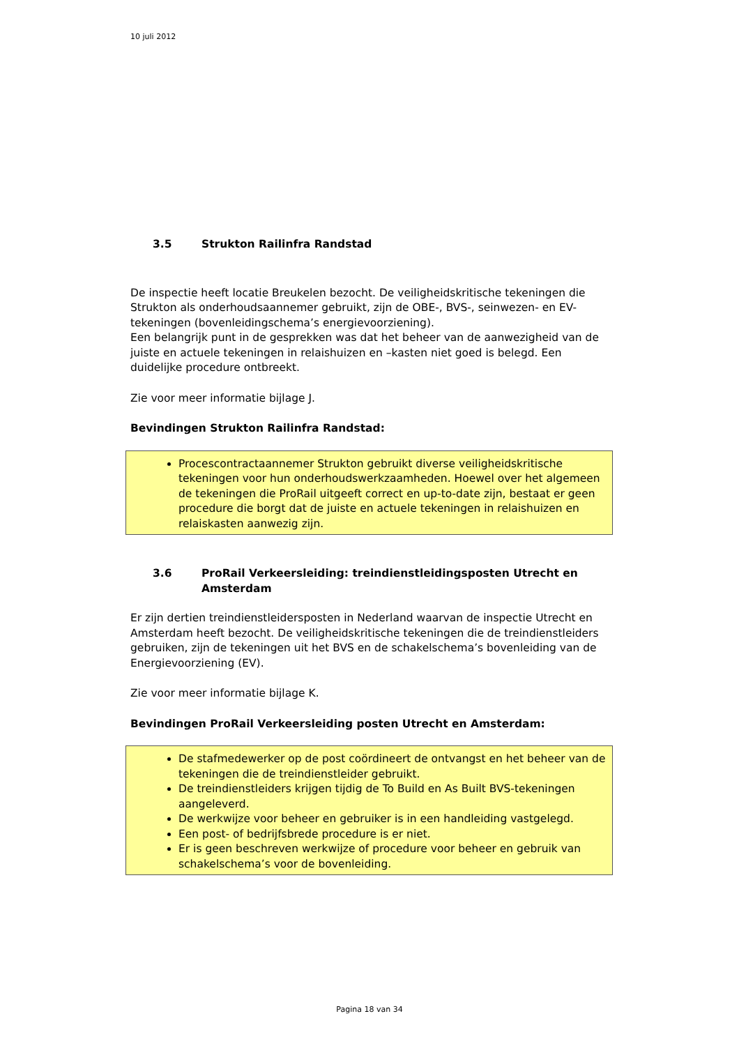10 juli 2012
3.5 Strukton Railinfra Randstad
De inspectie heeft locatie Breukelen bezocht. De veiligheidskritische tekeningen die Strukton als onderhoudsaannemer gebruikt, zijn de OBE-, BVS-, seinwezen- en EV-tekeningen (bovenleidingschema’s energievoorziening).
Een belangrijk punt in de gesprekken was dat het beheer van de aanwezigheid van de juiste en actuele tekeningen in relaishuizen en –kasten niet goed is belegd. Een duidelijke procedure ontbreekt.
Zie voor meer informatie bijlage J.
Bevindingen Strukton Railinfra Randstad:
Procescontractaannemer Strukton gebruikt diverse veiligheidskritische tekeningen voor hun onderhoudswerkzaamheden. Hoewel over het algemeen de tekeningen die ProRail uitgeeft correct en up-to-date zijn, bestaat er geen procedure die borgt dat de juiste en actuele tekeningen in relaishuizen en relaiskasten aanwezig zijn.
3.6 ProRail Verkeersleiding: treindienstleidingsposten Utrecht en Amsterdam
Er zijn dertien treindienstleidersposten in Nederland waarvan de inspectie Utrecht en Amsterdam heeft bezocht. De veiligheidskritische tekeningen die de treindienstleiders gebruiken, zijn de tekeningen uit het BVS en de schakelschema’s bovenleiding van de Energievoorziening (EV).
Zie voor meer informatie bijlage K.
Bevindingen ProRail Verkeersleiding posten Utrecht en Amsterdam:
De stafmedewerker op de post coördineert de ontvangst en het beheer van de tekeningen die de treindienstleider gebruikt.
De treindienstleiders krijgen tijdig de To Build en As Built BVS-tekeningen aangeleverd.
De werkwijze voor beheer en gebruiker is in een handleiding vastgelegd.
Een post- of bedrijfsbrede procedure is er niet.
Er is geen beschreven werkwijze of procedure voor beheer en gebruik van schakelschema’s voor de bovenleiding.
Pagina 18 van 34